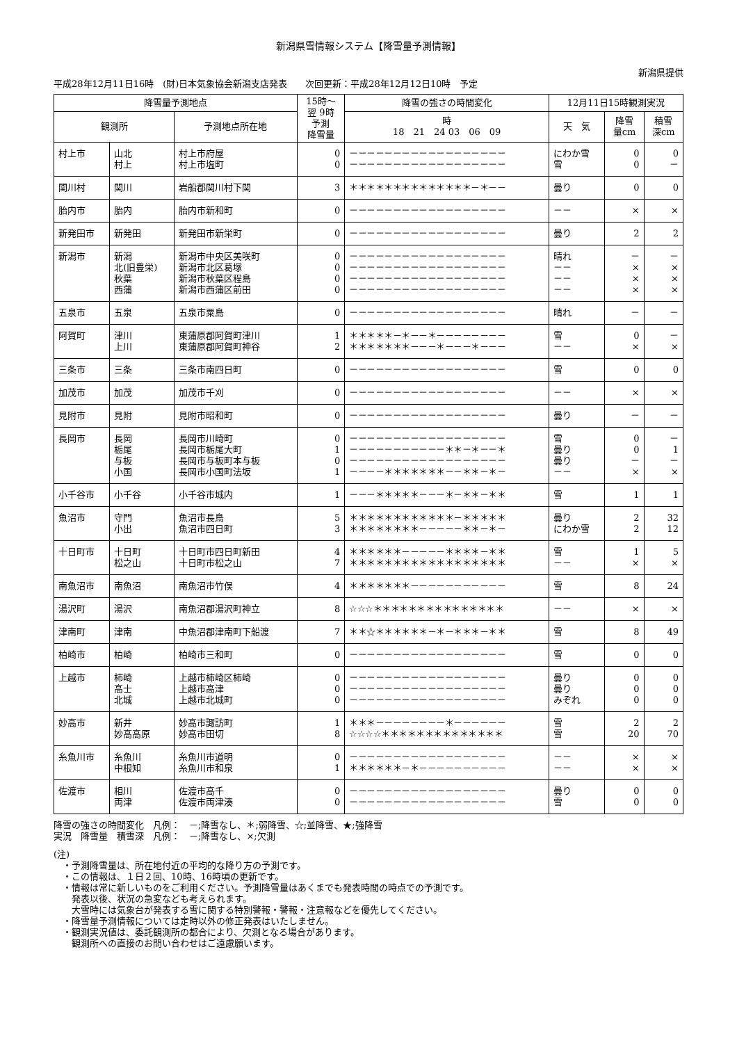新潟県雪情報システム【降雪量予測情報】
新潟県提供
平成28年12月11日16時　(財)日本気象協会新潟支店発表　　次回更新：平成28年12月12日10時　予定
| 降雪量予測地点 | | | 15時～ 翌 9時 予測 降雪量 | 降雪の強さの時間変化 | 12月11日15時観測実況 | | |
| --- | --- | --- | --- | --- | --- | --- | --- |
| 観測所 | | 予測地点所在地 | | 時 18 21 24 03 06 09 | 天 気 | 降雪 量cm | 積雪 深cm |
| 村上市 | 山北 村上 | 村上市府屋 村上市塩町 | 0 0 | －－－－－－－－－－－－－－－－－－ －－－－－－－－－－－－－－－－－－ | にわか雪 雪 | 0 0 | 0 － |
| 関川村 | 関川 | 岩船郡関川村下関 | 3 | ＊＊＊＊＊＊＊＊＊＊＊＊＊＊－＊－－ | 曇り | 0 | 0 |
| 胎内市 | 胎内 | 胎内市新和町 | 0 | －－－－－－－－－－－－－－－－－－ | －－ | × | × |
| 新発田市 | 新発田 | 新発田市新栄町 | 0 | －－－－－－－－－－－－－－－－－－ | 曇り | 2 | 2 |
| 新潟市 | 新潟 北(旧豊栄) 秋葉 西蒲 | 新潟市中央区美咲町 新潟市北区葛塚 新潟市秋葉区程島 新潟市西蒲区前田 | 0 0 0 0 | －－－－－－－－－－－－－－－－－－ －－－－－－－－－－－－－－－－－－ －－－－－－－－－－－－－－－－－－ －－－－－－－－－－－－－－－－－－ | 晴れ －－ －－ －－ | － × × × | － × × × |
| 五泉市 | 五泉 | 五泉市粟島 | 0 | －－－－－－－－－－－－－－－－－－ | 晴れ | － | － |
| 阿賀町 | 津川 上川 | 東蒲原郡阿賀町津川 東蒲原郡阿賀町神谷 | 1 2 | ＊＊＊＊＊－＊－－＊－－－－－－－－ ＊＊＊＊＊＊＊－－－＊－－－＊－－－ | 雪 －－ | 0 × | － × |
| 三条市 | 三条 | 三条市南四日町 | 0 | －－－－－－－－－－－－－－－－－－ | 雪 | 0 | 0 |
| 加茂市 | 加茂 | 加茂市千刈 | 0 | －－－－－－－－－－－－－－－－－－ | －－ | × | × |
| 見附市 | 見附 | 見附市昭和町 | 0 | －－－－－－－－－－－－－－－－－－ | 曇り | － | － |
| 長岡市 | 長岡 栃尾 与板 小国 | 長岡市川崎町 長岡市栃尾大町 長岡市与板町本与板 長岡市小国町法坂 | 0 1 0 1 | －－－－－－－－－－－－－－－－－－ －－－－－－－－－－－＊＊－＊－－＊ －－－－－－－－－－－－－－－－－－ －－－－＊＊＊＊＊＊＊－－＊＊－＊－ | 雪 曇り 曇り －－ | 0 0 － × | － 1 － × |
| 小千谷市 | 小千谷 | 小千谷市城内 | 1 | －－－＊＊＊＊＊－－－＊－＊＊－＊＊ | 雪 | 1 | 1 |
| 魚沼市 | 守門 小出 | 魚沼市長鳥 魚沼市四日町 | 5 3 | ＊＊＊＊＊＊＊＊＊＊＊＊－＊＊＊＊＊ ＊＊＊＊＊＊＊＊－－－－－＊＊－＊－ | 曇り にわか雪 | 2 2 | 32 12 |
| 十日町市 | 十日町 松之山 | 十日町市四日町新田 十日町市松之山 | 4 7 | ＊＊＊＊＊＊－－－－－＊＊＊＊－＊＊ ＊＊＊＊＊＊＊＊＊＊＊＊＊＊＊＊＊＊ | 雪 －－ | 1 × | 5 × |
| 南魚沼市 | 南魚沼 | 南魚沼市竹俣 | 4 | ＊＊＊＊＊＊＊－－－－－－－－－－－ | 雪 | 8 | 24 |
| 湯沢町 | 湯沢 | 南魚沼郡湯沢町神立 | 8 | ☆☆☆＊＊＊＊＊＊＊＊＊＊＊＊＊＊＊ | －－ | × | × |
| 津南町 | 津南 | 中魚沼郡津南町下船渡 | 7 | ＊＊☆＊＊＊＊＊＊－＊－＊＊＊－＊＊ | 雪 | 8 | 49 |
| 柏崎市 | 柏崎 | 柏崎市三和町 | 0 | －－－－－－－－－－－－－－－－－－ | 雪 | 0 | 0 |
| 上越市 | 柿崎 高士 北城 | 上越市柿崎区柿崎 上越市高津 上越市北城町 | 0 0 0 | －－－－－－－－－－－－－－－－－－ －－－－－－－－－－－－－－－－－－ －－－－－－－－－－－－－－－－－－ | 曇り 曇り みぞれ | 0 0 0 | 0 0 0 |
| 妙高市 | 新井 妙高高原 | 妙高市諏訪町 妙高市田切 | 1 8 | ＊＊＊－－－－－－－－＊－－－－－－ ☆☆☆☆＊＊＊＊＊＊＊＊＊＊＊＊＊＊ | 雪 雪 | 2 20 | 2 70 |
| 糸魚川市 | 糸魚川 中根知 | 糸魚川市道明 糸魚川市和泉 | 0 1 | －－－－－－－－－－－－－－－－－－ ＊＊＊＊＊＊－＊－－－－－－－－－－ | －－ －－ | × × | × × |
| 佐渡市 | 相川 両津 | 佐渡市高千 佐渡市両津湊 | 0 0 | －－－－－－－－－－－－－－－－－－ －－－－－－－－－－－－－－－－－－ | 曇り 雪 | 0 0 | 0 0 |
降雪の強さの時間変化　凡例：　－;降雪なし、＊;弱降雪、☆;並降雪、★;強降雪
実況　降雪量　積雪深　凡例：　－;降雪なし、×;欠測
(注)
　・予測降雪量は、所在地付近の平均的な降り方の予測です。
　・この情報は、１日２回、10時、16時頃の更新です。
　・情報は常に新しいものをご利用ください。予測降雪量はあくまでも発表時間の時点での予測です。
　　発表以後、状況の急変なども考えられます。
　　大雪時には気象台が発表する雪に関する特別警報・警報・注意報などを優先してください。
　・降雪量予測情報については定時以外の修正発表はいたしません。
　・観測実況値は、委託観測所の都合により、欠測となる場合があります。
　　観測所への直接のお問い合わせはご遠慮願います。